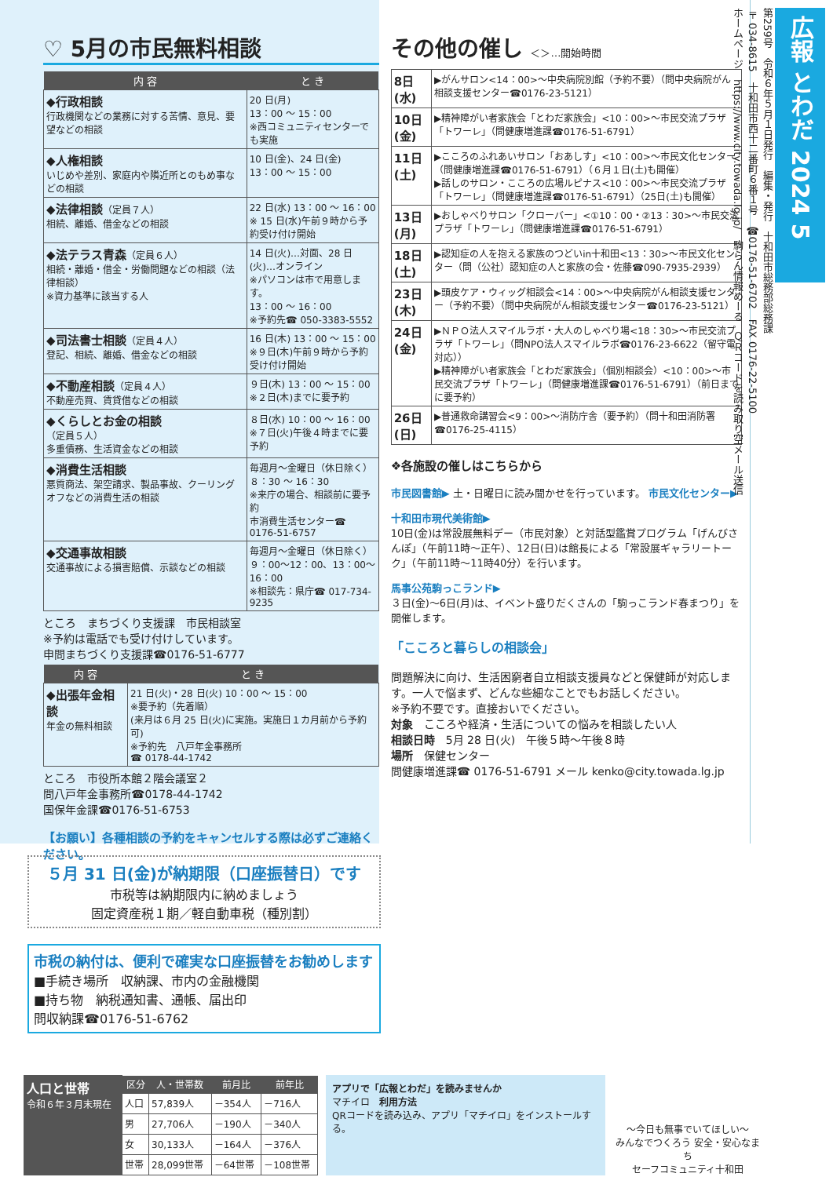♡ 5月の市民無料相談
| 内 容 | と き |
| --- | --- |
| ◆行政相談 行政機関などの業務に対する苦情、意見、要望などの相談 | 20 日(月) 13：00 ～ 15：00 ※西コミュニティセンターでも実施 |
| ◆人権相談 いじめや差別、家庭内や隣近所とのもめ事などの相談 | 10 日(金)、24 日(金) 13：00 ～ 15：00 |
| ◆法律相談 （定員７人） 相続、離婚、借金などの相談 | 22 日(水) 13：00 ～ 16：00 ※ 15 日(水)午前９時から予約受け付け開始 |
| ◆法テラス青森 （定員６人） 相続・離婚・借金・労働問題などの相談（法律相談） ※資力基準に該当する人 | 14 日(火)…対面、28 日(火)…オンライン ※パソコンは市で用意します。 13：00 ～ 16：00 ※予約先☎ 050-3383-5552 |
| ◆司法書士相談 （定員４人） 登記、相続、離婚、借金などの相談 | 16 日(木) 13：00 ～ 15：00 ※９日(木)午前９時から予約受け付け開始 |
| ◆不動産相談 （定員４人） 不動産売買、賃貸借などの相談 | ９日(木) 13：00 ～ 15：00 ※２日(木)までに要予約 |
| ◆くらしとお金の相談 （定員５人） 多重債務、生活資金などの相談 | ８日(水) 10：00 ～ 16：00 ※７日(火)午後４時までに要予約 |
| ◆消費生活相談 悪質商法、架空請求、製品事故、クーリングオフなどの消費生活の相談 | 毎週月～金曜日（休日除く） ８：30 ～ 16：30 ※来庁の場合、相談前に要予約 市消費生活センター☎ 0176-51-6757 |
| ◆交通事故相談 交通事故による損害賠償、示談などの相談 | 毎週月～金曜日（休日除く） ９：00～12：00、13：00～16：00 ※相談先：県庁☎ 017-734-9235 |
ところ　まちづくり支援課　市民相談室
※予約は電話でも受け付けしています。
申問まちづくり支援課☎0176-51-6777
| 内 容 | と き |
| --- | --- |
| ◆出張年金相談 年金の無料相談 | 21 日(火)・28 日(火) 10：00 ～ 15：00 ※要予約（先着順） (来月は６月 25 日(火)に実施。実施日１カ月前から予約可) ※予約先 八戸年金事務所 ☎ 0178-44-1742 |
ところ　市役所本館２階会議室２
問八戸年金事務所☎0178-44-1742
国保年金課☎0176-51-6753
【お願い】各種相談の予約をキャンセルする際は必ずご連絡ください。
その他の催し ＜＞…開始時間
| 8日(水) | ▶がんサロン<14：00>～中央病院別館（予約不要）（問中央病院がん相談支援センター☎0176-23-5121） |
| 10日(金) | ▶精神障がい者家族会「とわだ家族会」<10：00>～市民交流プラザ「トワーレ」（問健康増進課☎0176-51-6791） |
| 11日(土) | ▶こころのふれあいサロン「おあしす」<10：00>～市民文化センター（問健康増進課☎0176-51-6791）（６月１日(土)も開催） ▶話しのサロン・こころの広場ルピナス<10：00>～市民交流プラザ「トワーレ」（問健康増進課☎0176-51-6791）（25日(土)も開催） |
| 13日(月) | ▶おしゃべりサロン「クローバー」<①10：00・②13：30>～市民交流プラザ「トワーレ」（問健康増進課☎0176-51-6791） |
| 18日(土) | ▶認知症の人を抱える家族のつどいin十和田<13：30>～市民文化センター（問（公社）認知症の人と家族の会・佐藤☎090-7935-2939） |
| 23日(木) | ▶頭皮ケア・ウィッグ相談会<14：00>～中央病院がん相談支援センター（予約不要）（問中央病院がん相談支援センター☎0176-23-5121） |
| 24日(金) | ▶ＮＰＯ法人スマイルラボ・大人のしゃべり場<18：30>～市民交流プラザ「トワーレ」（問NPO法人スマイルラボ☎0176-23-6622（留守電対応）） ▶精神障がい者家族会「とわだ家族会」（個別相談会）<10：00>～市民交流プラザ「トワーレ」（問健康増進課☎0176-51-6791）（前日までに要予約） |
| 26日(日) | ▶普通救命講習会<9：00>～消防庁舎（要予約）（問十和田消防署☎0176-25-4115） |
❖各施設の催しはこちらから
市民図書館▶ 土・日曜日に読み聞かせを行っています。 市民文化センター▶
十和田市現代美術館▶
10日(金)は常設展無料デー（市民対象）と対話型鑑賞プログラム「げんびさんぽ」（午前11時～正午）、12日(日)は館長による「常設展ギャラリートーク」（午前11時～11時40分）を行います。
馬事公苑駒っこランド▶
３日(金)～6日(月)は、イベント盛りだくさんの「駒っこランド春まつり」を開催します。
「こころと暮らしの相談会」
問題解決に向け、生活困窮者自立相談支援員などと保健師が対応します。一人で悩まず、どんな些細なことでもお話しください。
※予約不要です。直接おいでください。
対象　こころや経済・生活についての悩みを相談したい人
相談日時　5月 28 日(火)　午後５時～午後８時
場所　保健センター
問健康増進課☎ 0176-51-6791 メール kenko@city.towada.lg.jp
広報 とわだ 2024 5
第259号　令和６年５月１日発行　編集・発行　十和田市総務部総務課
〒034-8615　十和田市西十二番町６番１号　☎0176-51-6702　FAX 0176-22-5100
ホームページ　https://www.city.towada.lg.jp/　駒らん情報めーる　ＱＲコードを読み取り空メール送信
５月 31 日(金)が納期限（口座振替日）です
市税等は納期限内に納めましょう
固定資産税１期／軽自動車税（種別割）
市税の納付は、便利で確実な口座振替をお勧めします
■手続き場所　収納課、市内の金融機関
■持ち物　納税通知書、通帳、届出印
問収納課☎0176-51-6762
| 人口と世帯 令和６年３月末現在 | 区分 | 人・世帯数 | 前月比 | 前年比 |
| | 人口 | 57,839人 | －354人 | －716人 |
| | 男 | 27,706人 | －190人 | －340人 |
| | 女 | 30,133人 | －164人 | －376人 |
| | 世帯 | 28,099世帯 | －64世帯 | －108世帯 |
アプリで「広報とわだ」を読みませんか
マチイロ　利用方法
QRコードを読み込み、アプリ「マチイロ」をインストールする。
～今日も無事でいてほしい～
みんなでつくろう 安全・安心なまち
セーフコミュニティ十和田